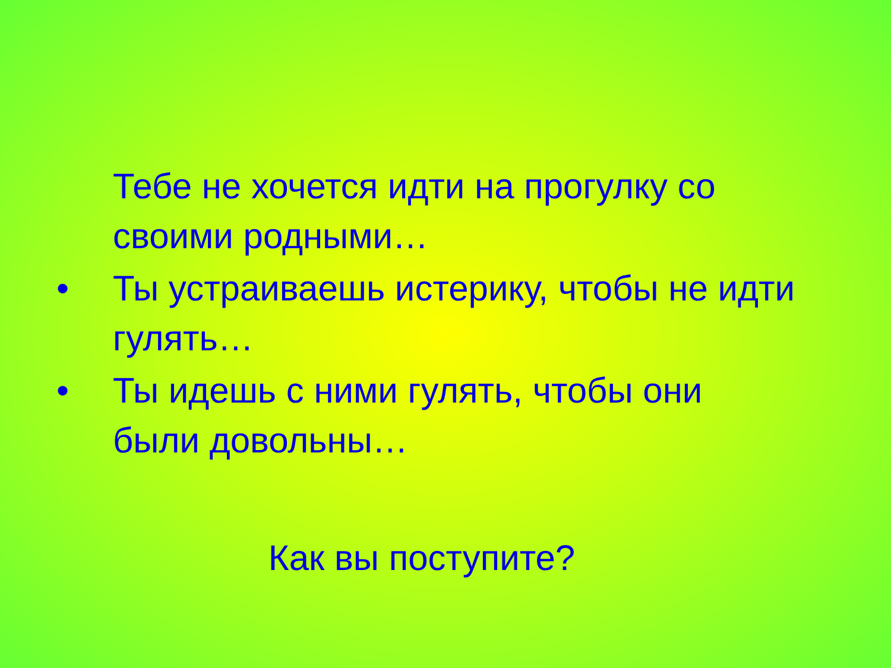Тебе не хочется идти на прогулку со своими родными…
• Ты устраиваешь истерику, чтобы не идти гулять…
• Ты идешь с ними гулять, чтобы они были довольны…
Как вы поступите?